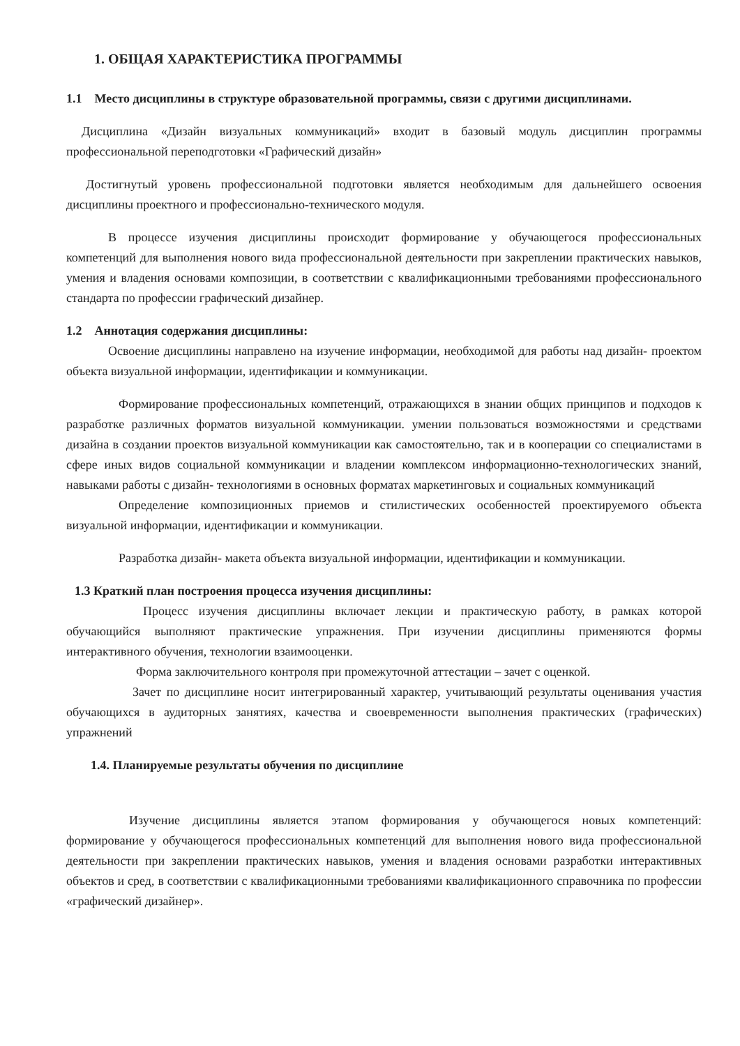1. ОБЩАЯ ХАРАКТЕРИСТИКА ПРОГРАММЫ
1.1 Место дисциплины в структуре образовательной программы, связи с другими дисциплинами.
Дисциплина «Дизайн визуальных коммуникаций» входит в базовый модуль дисциплин программы профессиональной переподготовки «Графический дизайн»
Достигнутый уровень профессиональной подготовки является необходимым для дальнейшего освоения дисциплины проектного и профессионально-технического модуля.
В процессе изучения дисциплины происходит формирование у обучающегося профессиональных компетенций для выполнения нового вида профессиональной деятельности при закреплении практических навыков, умения и владения основами композиции, в соответствии с квалификационными требованиями профессионального стандарта по профессии графический дизайнер.
1.2 Аннотация содержания дисциплины:
Освоение дисциплины направлено на изучение информации, необходимой для работы над дизайн- проектом объекта визуальной информации, идентификации и коммуникации.
Формирование профессиональных компетенций, отражающихся в знании общих принципов и подходов к разработке различных форматов визуальной коммуникации. умении пользоваться возможностями и средствами дизайна в создании проектов визуальной коммуникации как самостоятельно, так и в кооперации со специалистами в сфере иных видов социальной коммуникации и владении комплексом информационно-технологических знаний, навыками работы с дизайн- технологиями в основных форматах маркетинговых и социальных коммуникаций
Определение композиционных приемов и стилистических особенностей проектируемого объекта визуальной информации, идентификации и коммуникации.
Разработка дизайн- макета объекта визуальной информации, идентификации и коммуникации.
1.3 Краткий план построения процесса изучения дисциплины:
Процесс изучения дисциплины включает лекции и практическую работу, в рамках которой обучающийся выполняют практические упражнения. При изучении дисциплины применяются формы интерактивного обучения, технологии взаимооценки.
Форма заключительного контроля при промежуточной аттестации – зачет с оценкой.
Зачет по дисциплине носит интегрированный характер, учитывающий результаты оценивания участия обучающихся в аудиторных занятиях, качества и своевременности выполнения практических (графических) упражнений
1.4. Планируемые результаты обучения по дисциплине
Изучение дисциплины является этапом формирования у обучающегося новых компетенций: формирование у обучающегося профессиональных компетенций для выполнения нового вида профессиональной деятельности при закреплении практических навыков, умения и владения основами разработки интерактивных объектов и сред, в соответствии с квалификационными требованиями квалификационного справочника по профессии «графический дизайнер».